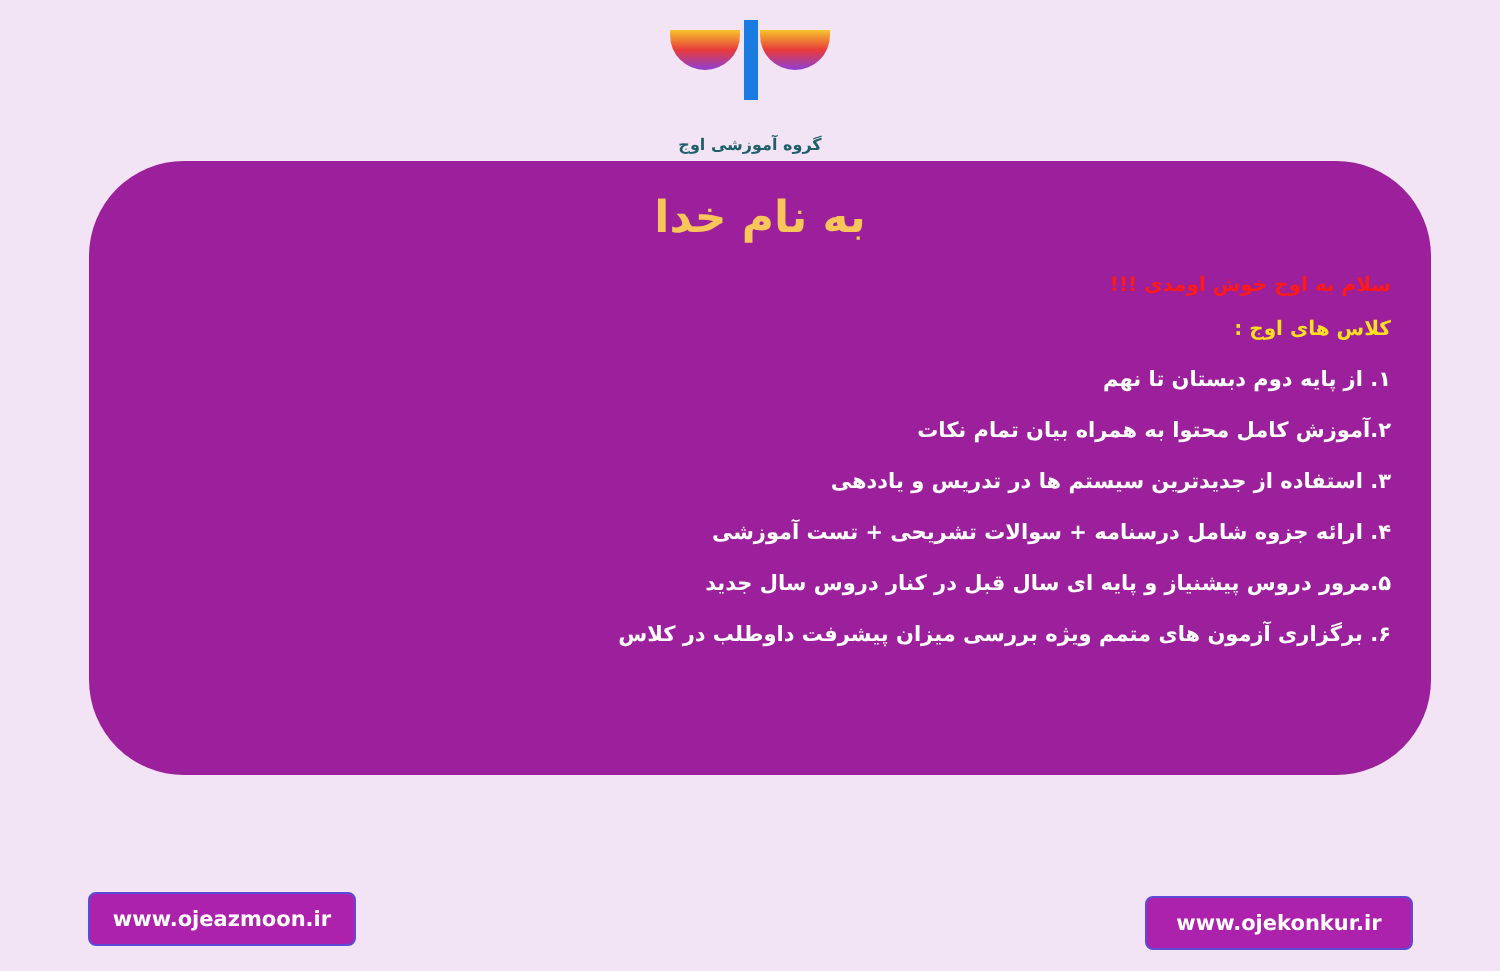گروه آموزشی اوج
به نام خدا
سلام به اوج خوش اومدی !!!
کلاس های اوج :
۱. از پایه دوم دبستان تا نهم
۲.آموزش کامل محتوا به همراه بیان تمام نکات
۳. استفاده از جدیدترین سیستم ها در تدریس و یاددهی
۴. ارائه جزوه شامل درسنامه + سوالات تشریحی + تست آموزشی
۵.مرور دروس پیشنیاز و پایه ای سال قبل در کنار دروس سال جدید
۶. برگزاری آزمون های متمم ویژه بررسی میزان پیشرفت داوطلب در کلاس
www.ojeazmoon.ir www.ojekonkur.ir